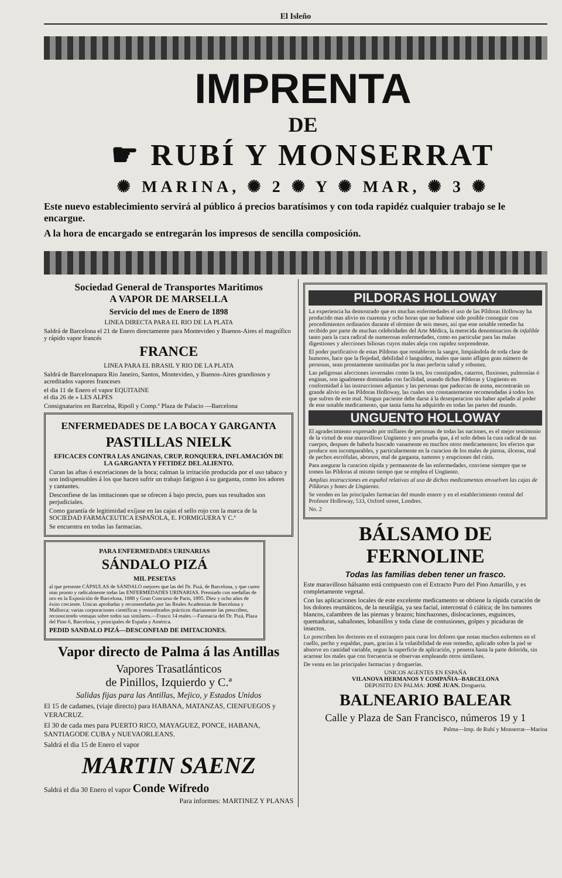El Isleño
IMPRENTA
DE
☛ RUBÍ Y MONSERRAT
✺ MARINA, ✺ 2 ✺ Y ✺ MAR, ✺ 3 ✺
Este nuevo establecimiento servirá al público á precios baratísimos y con toda rapidéz cualquier trabajo se le encargue.
A la hora de encargado se entregarán los impresos de sencilla composición.
Sociedad General de Transportes Maritimos
A VAPOR DE MARSELLA
Servicio del mes de Enero de 1898
LINEA DIRECTA PARA EL RIO DE LA PLATA
Saldrá de Barcelona el 21 de Enero directamente para Montevideo y Buenos-Aires el magnífico y rápido vapor francés
FRANCE
LINEA PARA EL BRASIL Y RIO DE LA PLATA
Saldrá de Barcelonapara Rio Janeiro, Santos, Montevideo, y Buenos-Aires grandiosos y acreditados vapores franceses
el dia 11 de Enero el vapor EQUITAINE
el dia 26 de » LES ALPES
Consignatarios en Barcelna, Ripoll y Comp.ª Plaza de Palacio —Barcelona
ENFERMEDADES DE LA BOCA Y GARGANTA
PASTILLAS NIELK
EFICACES CONTRA LAS ANGINAS, CRUP, RONQUERA, INFLAMACIÓN DE LA GARGANTA Y FETIDEZ DEL ALIENTO.
Curan las aftas ó escoriaciones de la boca; calman la irritación producida por el uso tabaco y son indispensables á los que hacen sufrir un trabajo fatigoso á su garganta, como los adores y cantantes.
Desconfiese de las imitaciones que se ofrecen á bajo precio, pues sus resultados son perjudiciales.
Como garantía de legitimidad exíjase en las cajas el sello rojo con la marca de la SOCIEDAD FARMACEUTICA ESPAÑOLA, E. FORMIGUERA Y C.ª
Se encuentra en todas las farmacias.
PARA ENFERMEDADES URINARIAS
SÁNDALO PIZÁ
MIL PESETAS
al que presente CÁPSULAS de SÁNDALO mejores que las del Dr. Pizá, de Barcelona, y que curen mas pronto y radicalmente todas las ENFERMEDADES URINARIAS. Premiado con medallas de oro en la Exposición de Barcelona, 1888 y Gran Concurso de Paris, 1895. Diez y ocho años de éxito creciente. Unicas aprobadas y recomendadas por las Reales Academias de Barcelona y Mallorca; varias corporaciones científicas y renombrados prácticos diariamente las prescriben, reconociendo ventajas sobre todos sus similares.—Frasco 14 reales.—Farmacia del Dr. Pizá, Plaza del Pino 6, Barcelona, y principales de España y América.
PEDID SANDALO PIZÁ—DESCONFIAD DE IMITACIONES.
Vapor directo de Palma á las Antillas
Vapores Trasatlánticos
de Pinillos, Izquierdo y C.ª
Salidas fijas para las Antillas, Mejico, y Estados Unidos
El 15 de cadames, (viaje directo) para HABANA, MATANZAS, CIENFUEGOS y VERACRUZ.
El 30 de cada mes para PUERTO RICO, MAYAGUEZ, PONCE, HABANA, SANTIAGODE CUBA y NUEVAORLEANS.
Saldrá el dia 15 de Enero el vapor
MARTIN SAENZ
Saldrá el dia 30 Enero el vapor Conde Wifredo
Para informes: MARTINEZ Y PLANAS
PILDORAS HOLLOWAY
La experiencia ha demostrado que en muchas enfermedades el uso de las Píldoras Holloway ha producido mas alivio en cuarenta y ocho horas que no hubiese sido posible conseguir con procedimientos ordinarios durante el término de seis meses, así que este notable remedio ha recibido por parte de muchas celebridades del Arte Médica, la merecida denominacion de infalible tanto para la cura radical de numerosas enfermedades, como en particular para las malas digestiones y afecciones biliosas cuyos males aleja con rapidez sorprendente.
El poder purificativo de estas Píldoras que restablecen la sangre, limpiándola de toda clase de humores, hace que la flojedad, debilidad ó languidez, males que tanto afligen gran número de personas, sean prontamente sustituidas por la mas perfecta salud y robustez.
Las peligrosas afecciones invernales como la tos, los constipados, catarros, fluxiones, pulmonías ó enginas, son igualmente dominadas con facilidad, usando dichas Píldoras y Ungüento en conformidad á las instrucciones adjuntas y las personas que padezcan de asma, encontrarán un grande alivio en las Píldoras Holloway, las cuales son constantemente recomendadas á todos los que sufren de este mal. Ningun paciente debe darse á la desesperacion sin haber apelado al poder de este notable medicamento, que tanta fama ha adquirido en todas las partes del mundo.
UNGUENTO HOLLOWAY
El agradecimiento expresado por millares de personas de todas las naciones, es el mejor testimonio de la virtud de este maravilloso Ungüento y nos prueba que, á el solo deben la cura radical de sus cuerpos, despues de haberla buscado vanamente en muchos otros medicamentos; los efectos que produce son incomparables, y particularmente en la curacion de los males de pierna, úlceras, mal de pechos escrófulas, abcesos, mal de garganta, tumores y erupciones del cútis.
Para asegurar la curacion rápida y permanente de las enfermedades, conviene siempre que se tomen las Píldoras al mismo tiempo que se emplea el Ungüento.
Amplias instrucciones en español relativas al uso de dichos medicamentos envuelven las cajas de Píldoras y botes de Ungüento.
Se venden en las principales farmacias del mundo entero y en el establecimiento central del Profesor Holloway, 533, Oxford street, Londres.
No. 2
BÁLSAMO DE FERNOLINE
Todas las familias deben tener un frasco.
Este maravilloso bálsamo está compuesto con el Extracto Puro del Pino Amarillo, y es completamente vegetal.
Con las aplicaciones locales de este excelente medicamento se obtiene la rápida curación de los dolores reumáticos, de la neurálgia, ya sea facial, intercostal ó ciática; de los tumores blancos, calambres de las piernas y brazos; hinchazones, dislocaciones, esguinces, quemaduras, sabañones, lobanillos y toda clase de contusiones, golpes y picaduras de insectos.
Lo prescriben los doctores en el extranjero para curar los dolores que notan muchos enfermos en el cuello, pecho y espaldas, pues, gracias á la volatibilidad de este remedio, aplicado sobre la piel se absorve en cantidad variable, segun la superficie de aplicación, y penetra hasta la parte dolorida, sin acarrear los males que con frecuencia se observan empleando otros similares.
De venta en las principales farmacias y droguerías.
UNICOS AGENTES EN ESPAÑA
VILANOVA HERMANOS Y COMPAÑIA--BARCELONA
DEPOSITO EN PALMA: JOSÉ JUAN. Drogueria.
BALNEARIO BALEAR
Calle y Plaza de San Francisco, números 19 y 1
Palma—Imp. de Rubí y Monserrat—Marina